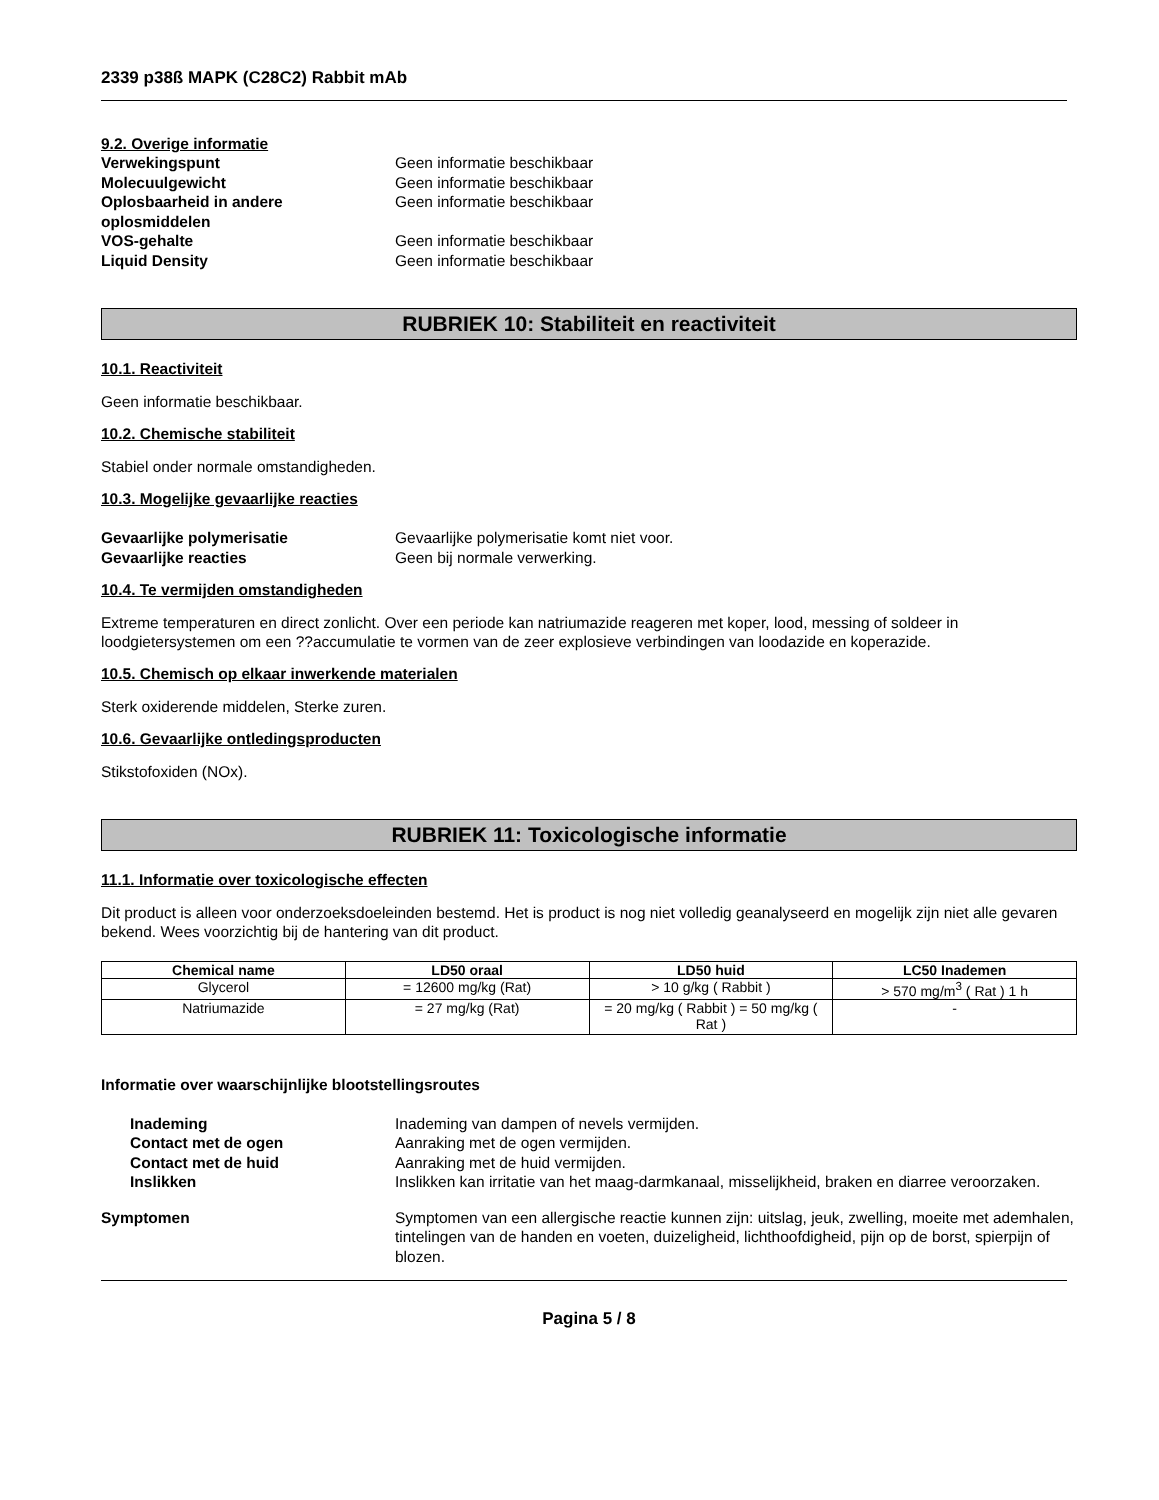2339 p38ß MAPK (C28C2) Rabbit mAb
9.2. Overige informatie
Verwekingspunt Geen informatie beschikbaar Molecuulgewicht Geen informatie beschikbaar Oplosbaarheid in andere oplosmiddelen Geen informatie beschikbaar VOS-gehalte Geen informatie beschikbaar Liquid Density Geen informatie beschikbaar
RUBRIEK 10: Stabiliteit en reactiviteit
10.1. Reactiviteit
Geen informatie beschikbaar.
10.2. Chemische stabiliteit
Stabiel onder normale omstandigheden.
10.3. Mogelijke gevaarlijke reacties
Gevaarlijke polymerisatie Gevaarlijke polymerisatie komt niet voor. Gevaarlijke reacties Geen bij normale verwerking.
10.4. Te vermijden omstandigheden
Extreme temperaturen en direct zonlicht. Over een periode kan natriumazide reageren met koper, lood, messing of soldeer in loodgietersystemen om een ??accumulatie te vormen van de zeer explosieve verbindingen van loodazide en koperazide.
10.5. Chemisch op elkaar inwerkende materialen
Sterk oxiderende middelen, Sterke zuren.
10.6. Gevaarlijke ontledingsproducten
Stikstofoxiden (NOx).
RUBRIEK 11: Toxicologische informatie
11.1. Informatie over toxicologische effecten
Dit product is alleen voor onderzoeksdoeleinden bestemd. Het is product is nog niet volledig geanalyseerd en mogelijk zijn niet alle gevaren bekend. Wees voorzichtig bij de hantering van dit product.
| Chemical name | LD50 oraal | LD50 huid | LC50 Inademen |
| --- | --- | --- | --- |
| Glycerol | = 12600 mg/kg (Rat) | > 10 g/kg ( Rabbit ) | > 570 mg/m<sup>3</sup> ( Rat ) 1 h |
| Natriumazide | = 27 mg/kg (Rat) | = 20 mg/kg ( Rabbit ) = 50 mg/kg ( Rat ) | - |
Informatie over waarschijnlijke blootstellingsroutes
Inademing Inademing van dampen of nevels vermijden. Contact met de ogen Aanraking met de ogen vermijden. Contact met de huid Aanraking met de huid vermijden. Inslikken Inslikken kan irritatie van het maag-darmkanaal, misselijkheid, braken en diarree veroorzaken.
Symptomen Symptomen van een allergische reactie kunnen zijn: uitslag, jeuk, zwelling, moeite met ademhalen, tintelingen van de handen en voeten, duizeligheid, lichthoofdigheid, pijn op de borst, spierpijn of blozen.
Pagina 5 / 8